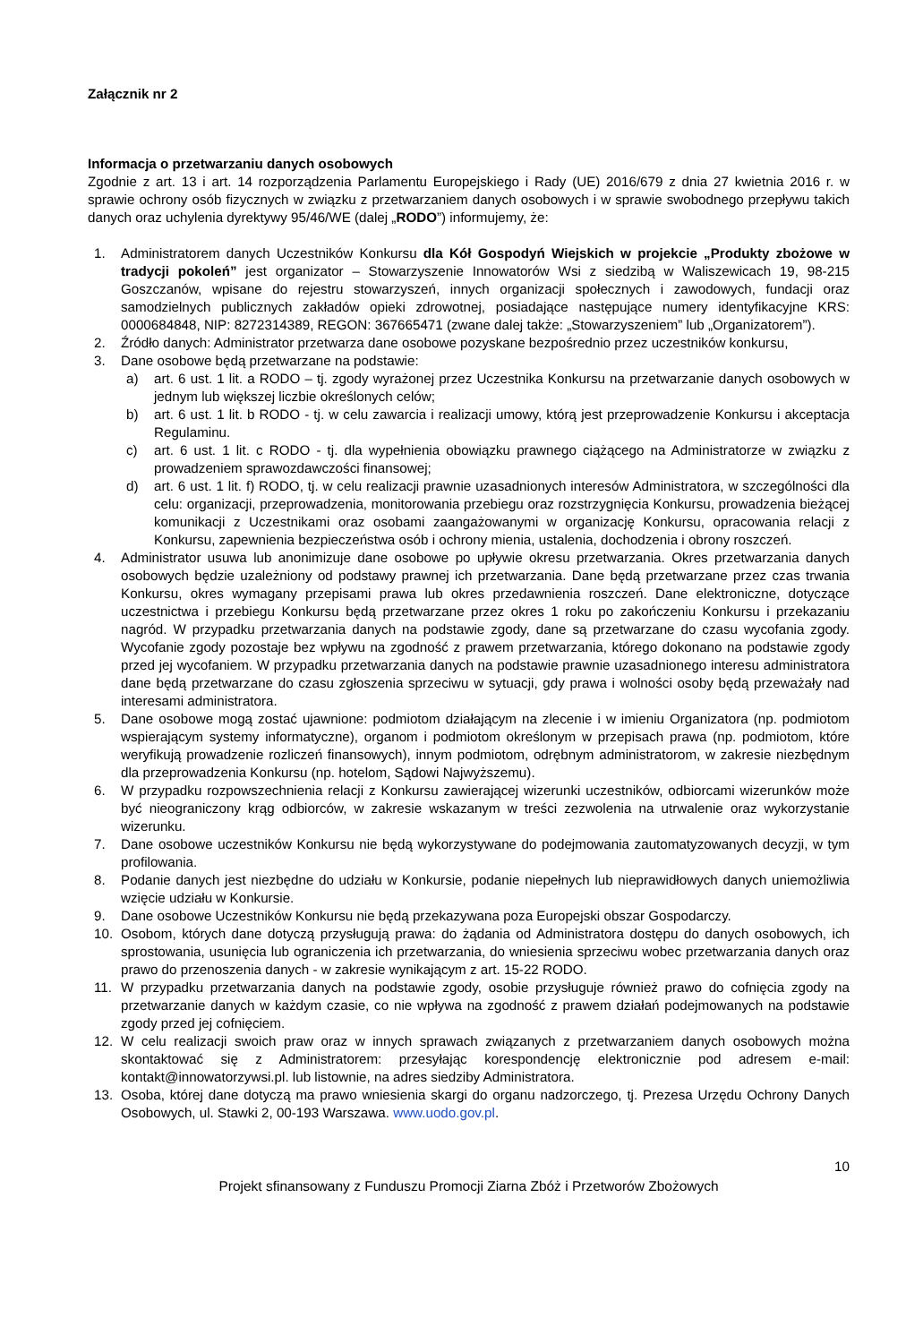Załącznik nr 2
Informacja o przetwarzaniu danych osobowych
Zgodnie z art. 13 i art. 14 rozporządzenia Parlamentu Europejskiego i Rady (UE) 2016/679 z dnia 27 kwietnia 2016 r. w sprawie ochrony osób fizycznych w związku z przetwarzaniem danych osobowych i w sprawie swobodnego przepływu takich danych oraz uchylenia dyrektywy 95/46/WE (dalej „RODO”) informujemy, że:
1. Administratorem danych Uczestników Konkursu dla Kół Gospodyń Wiejskich w projekcie „Produkty zbożowe w tradycji pokoleń” jest organizator – Stowarzyszenie Innowatorów Wsi z siedzibą w Waliszewicach 19, 98-215 Goszczanów, wpisane do rejestru stowarzyszeń, innych organizacji społecznych i zawodowych, fundacji oraz samodzielnych publicznych zakładów opieki zdrowotnej, posiadające następujące numery identyfikacyjne KRS: 0000684848, NIP: 8272314389, REGON: 367665471 (zwane dalej także: „Stowarzyszeniem” lub „Organizatorem”).
2. Źródło danych: Administrator przetwarza dane osobowe pozyskane bezpośrednio przez uczestników konkursu,
3. Dane osobowe będą przetwarzane na podstawie:
a) art. 6 ust. 1 lit. a RODO – tj. zgody wyrażonej przez Uczestnika Konkursu na przetwarzanie danych osobowych w jednym lub większej liczbie określonych celów;
b) art. 6 ust. 1 lit. b RODO - tj. w celu zawarcia i realizacji umowy, którą jest przeprowadzenie Konkursu i akceptacja Regulaminu.
c) art. 6 ust. 1 lit. c RODO - tj. dla wypełnienia obowiązku prawnego ciążącego na Administratorze w związku z prowadzeniem sprawozdawczości finansowej;
d) art. 6 ust. 1 lit. f) RODO, tj. w celu realizacji prawnie uzasadnionych interesów Administratora, w szczególności dla celu: organizacji, przeprowadzenia, monitorowania przebiegu oraz rozstrzygnięcia Konkursu, prowadzenia bieżącej komunikacji z Uczestnikami oraz osobami zaangażowanymi w organizację Konkursu, opracowania relacji z Konkursu, zapewnienia bezpieczeństwa osób i ochrony mienia, ustalenia, dochodzenia i obrony roszczeń.
4. Administrator usuwa lub anonimizuje dane osobowe po upływie okresu przetwarzania. Okres przetwarzania danych osobowych będzie uzależniony od podstawy prawnej ich przetwarzania. Dane będą przetwarzane przez czas trwania Konkursu, okres wymagany przepisami prawa lub okres przedawnienia roszczeń. Dane elektroniczne, dotyczące uczestnictwa i przebiegu Konkursu będą przetwarzane przez okres 1 roku po zakończeniu Konkursu i przekazaniu nagród. W przypadku przetwarzania danych na podstawie zgody, dane są przetwarzane do czasu wycofania zgody. Wycofanie zgody pozostaje bez wpływu na zgodność z prawem przetwarzania, którego dokonano na podstawie zgody przed jej wycofaniem. W przypadku przetwarzania danych na podstawie prawnie uzasadnionego interesu administratora dane będą przetwarzane do czasu zgłoszenia sprzeciwu w sytuacji, gdy prawa i wolności osoby będą przeważały nad interesami administratora.
5. Dane osobowe mogą zostać ujawnione: podmiotom działającym na zlecenie i w imieniu Organizatora (np. podmiotom wspierającym systemy informatyczne), organom i podmiotom określonym w przepisach prawa (np. podmiotom, które weryfikują prowadzenie rozliczeń finansowych), innym podmiotom, odrębnym administratorom, w zakresie niezbędnym dla przeprowadzenia Konkursu (np. hotelom, Sądowi Najwyższemu).
6. W przypadku rozpowszechnienia relacji z Konkursu zawierającej wizerunki uczestników, odbiorcami wizerunków może być nieograniczony krąg odbiorców, w zakresie wskazanym w treści zezwolenia na utrwalenie oraz wykorzystanie wizerunku.
7. Dane osobowe uczestników Konkursu nie będą wykorzystywane do podejmowania zautomatyzowanych decyzji, w tym profilowania.
8. Podanie danych jest niezbędne do udziału w Konkursie, podanie niepełnych lub nieprawidłowych danych uniemożliwia wzięcie udziału w Konkursie.
9. Dane osobowe Uczestników Konkursu nie będą przekazywana poza Europejski obszar Gospodarczy.
10. Osobom, których dane dotyczą przysługują prawa: do żądania od Administratora dostępu do danych osobowych, ich sprostowania, usunięcia lub ograniczenia ich przetwarzania, do wniesienia sprzeciwu wobec przetwarzania danych oraz prawo do przenoszenia danych - w zakresie wynikającym z art. 15-22 RODO.
11. W przypadku przetwarzania danych na podstawie zgody, osobie przysługuje również prawo do cofnięcia zgody na przetwarzanie danych w każdym czasie, co nie wpływa na zgodność z prawem działań podejmowanych na podstawie zgody przed jej cofnięciem.
12. W celu realizacji swoich praw oraz w innych sprawach związanych z przetwarzaniem danych osobowych można skontaktować się z Administratorem: przesyłając korespondencję elektronicznie pod adresem e-mail: kontakt@innowatorzywsi.pl. lub listownie, na adres siedziby Administratora.
13. Osoba, której dane dotyczą ma prawo wniesienia skargi do organu nadzorczego, tj. Prezesa Urzędu Ochrony Danych Osobowych, ul. Stawki 2, 00-193 Warszawa. www.uodo.gov.pl.
10
Projekt sfinansowany z Funduszu Promocji Ziarna Zbóż i Przetworów Zbożowych